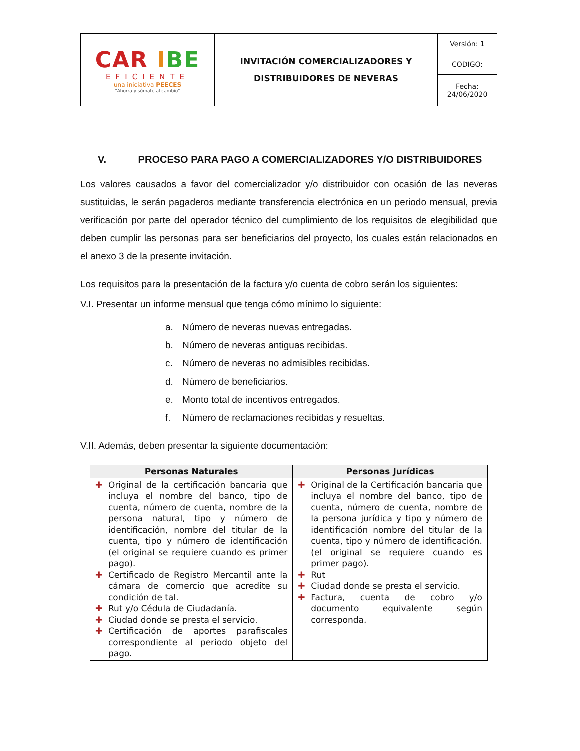| CAR I BE EFICIENTE una iniciativa PEECES "Ahorra y súmate al cambio" | INVITACIÓN COMERCIALIZADORES Y DISTRIBUIDORES DE NEVERAS | Versión: 1 |
| | | CODIGO: |
| | | Fecha: 24/06/2020 |
V. PROCESO PARA PAGO A COMERCIALIZADORES Y/O DISTRIBUIDORES
Los valores causados a favor del comercializador y/o distribuidor con ocasión de las neveras sustituidas, le serán pagaderos mediante transferencia electrónica en un periodo mensual, previa verificación por parte del operador técnico del cumplimiento de los requisitos de elegibilidad que deben cumplir las personas para ser beneficiarios del proyecto, los cuales están relacionados en el anexo 3 de la presente invitación.
Los requisitos para la presentación de la factura y/o cuenta de cobro serán los siguientes:
V.I. Presentar un informe mensual que tenga cómo mínimo lo siguiente:
a. Número de neveras nuevas entregadas.
b. Número de neveras antiguas recibidas.
c. Número de neveras no admisibles recibidas.
d. Número de beneficiarios.
e. Monto total de incentivos entregados.
f. Número de reclamaciones recibidas y resueltas.
V.II. Además, deben presentar la siguiente documentación:
| Personas Naturales | Personas Jurídicas |
| --- | --- |
| ✚ Original de la certificación bancaria que incluya el nombre del banco, tipo de cuenta, número de cuenta, nombre de la persona natural, tipo y número de identificación, nombre del titular de la cuenta, tipo y número de identificación (el original se requiere cuando es primer pago). ✚ Certificado de Registro Mercantil ante la cámara de comercio que acredite su condición de tal. ✚ Rut y/o Cédula de Ciudadanía. ✚ Ciudad donde se presta el servicio. ✚ Certificación de aportes parafiscales correspondiente al periodo objeto del pago. | ✚ Original de la Certificación bancaria que incluya el nombre del banco, tipo de cuenta, número de cuenta, nombre de la persona jurídica y tipo y número de identificación nombre del titular de la cuenta, tipo y número de identificación. (el original se requiere cuando es primer pago). ✚ Rut ✚ Ciudad donde se presta el servicio. ✚ Factura, cuenta de cobro y/o documento equivalente según corresponda. |